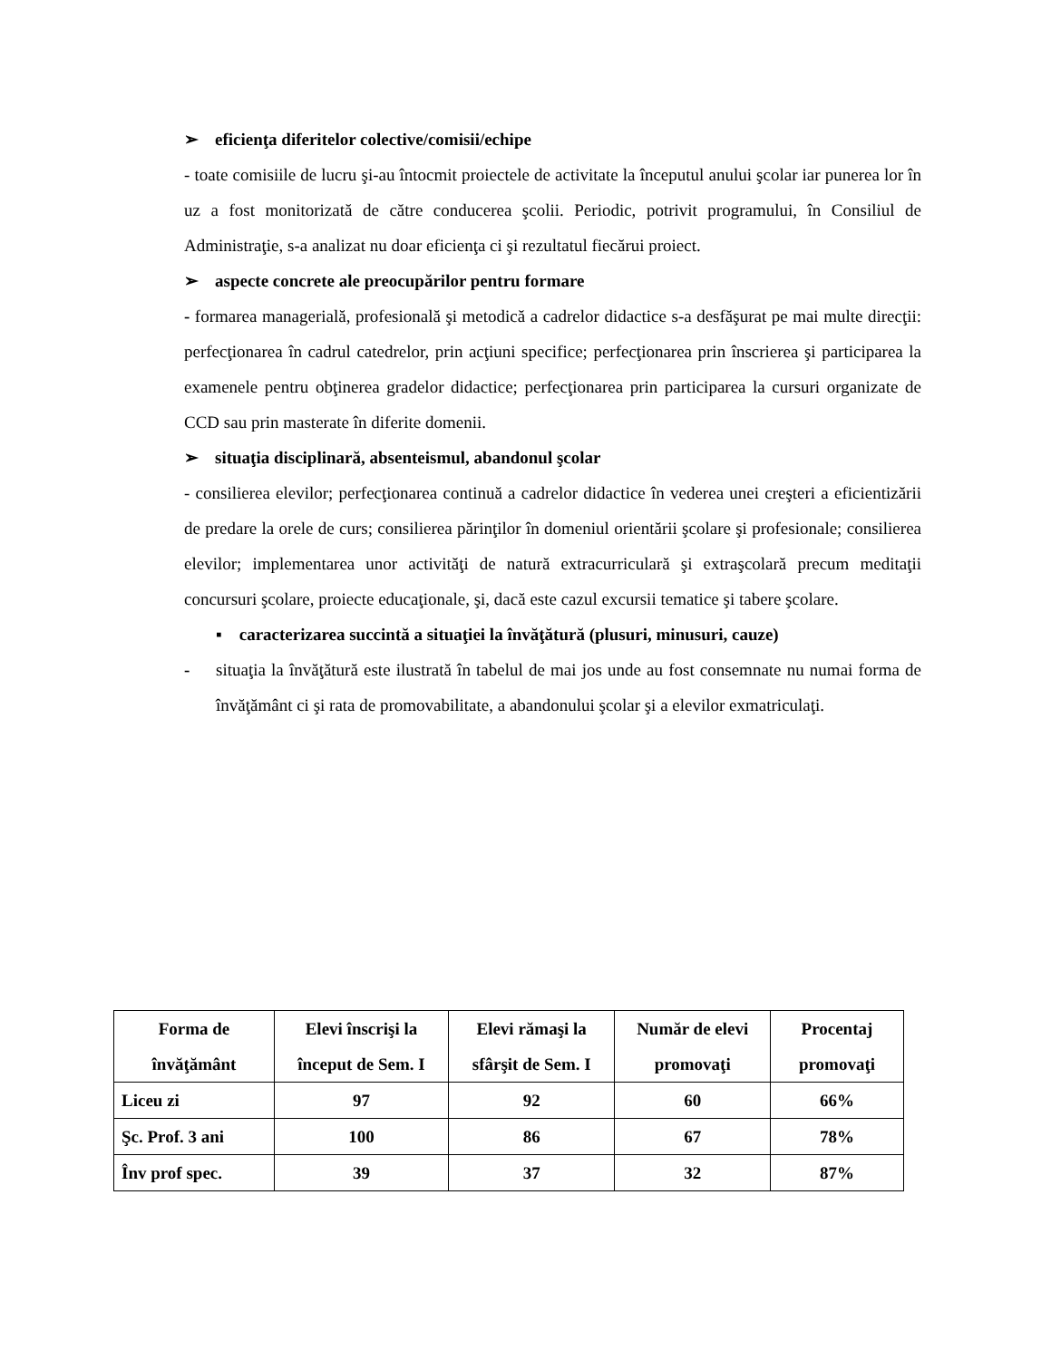➢ eficienţa diferitelor colective/comisii/echipe
- toate comisiile de lucru şi-au întocmit proiectele de activitate la începutul anului şcolar iar punerea lor în uz a fost monitorizată de către conducerea şcolii. Periodic, potrivit programului, în Consiliul de Administraţie, s-a analizat nu doar eficienţa ci şi rezultatul fiecărui proiect.
➢ aspecte concrete ale preocupărilor pentru formare
- formarea managerială, profesională şi metodică a cadrelor didactice s-a desfăşurat pe mai multe direcţii: perfecţionarea în cadrul catedrelor, prin acţiuni specifice; perfecţionarea prin înscrierea şi participarea la examenele pentru obţinerea gradelor didactice; perfecţionarea prin participarea la cursuri organizate de CCD sau prin masterate în diferite domenii.
➢ situaţia disciplinară, absenteismul, abandonul şcolar
- consilierea elevilor; perfecţionarea continuă a cadrelor didactice în vederea unei creşteri a eficientizării de predare la orele de curs; consilierea părinţilor în domeniul orientării şcolare şi profesionale; consilierea elevilor; implementarea unor activităţi de natură extracurriculară şi extraşcolară precum meditaţii concursuri şcolare, proiecte educaţionale, şi, dacă este cazul excursii tematice şi tabere şcolare.
▪ caracterizarea succintă a situaţiei la învăţătură (plusuri, minusuri, cauze)
- situaţia la învăţătură este ilustrată în tabelul de mai jos unde au fost consemnate nu numai forma de învăţământ ci şi rata de promovabilitate, a abandonului şcolar şi a elevilor exmatriculaţi.
| Forma de învăţământ | Elevi înscrişi la început de Sem. I | Elevi rămaşi la sfârşit de Sem. I | Număr de elevi promovaţi | Procentaj promovaţi |
| --- | --- | --- | --- | --- |
| Liceu zi | 97 | 92 | 60 | 66% |
| Şc. Prof. 3 ani | 100 | 86 | 67 | 78% |
| Înv prof spec. | 39 | 37 | 32 | 87% |